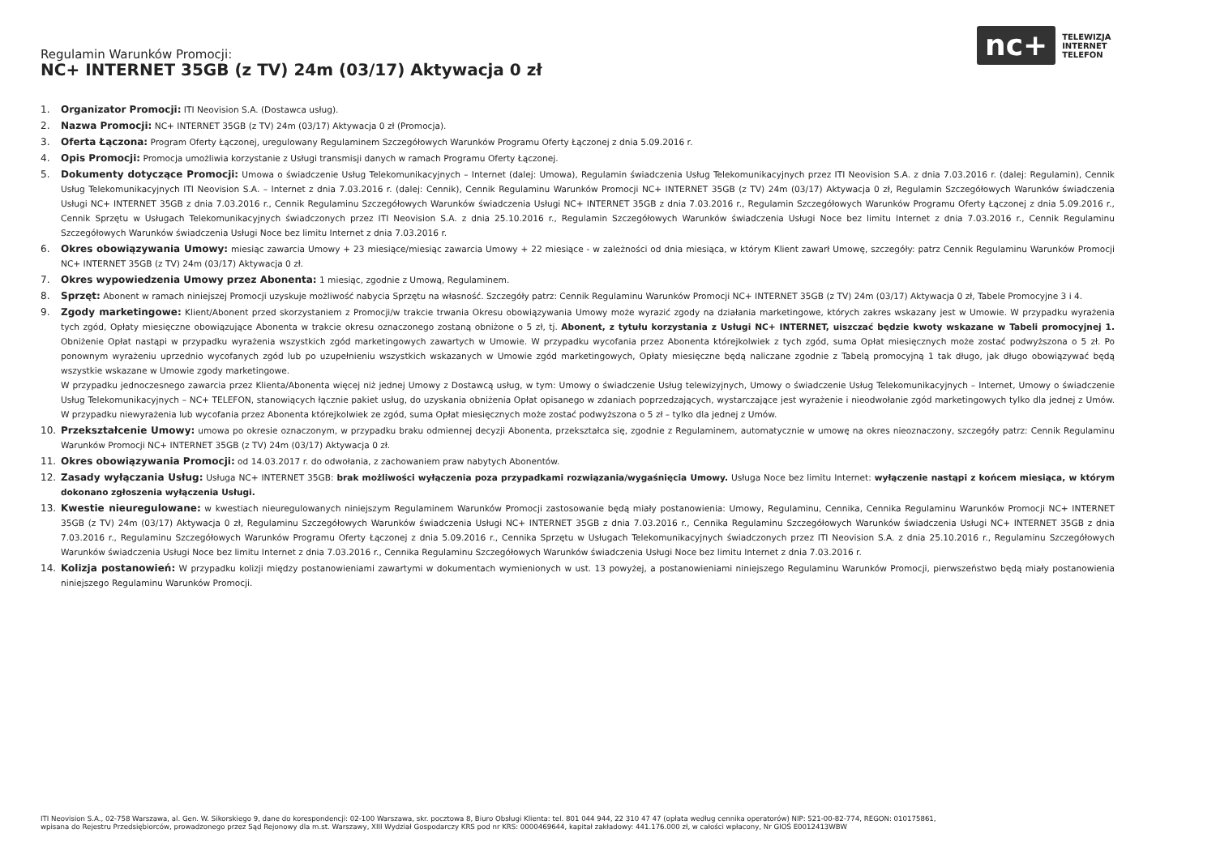Regulamin Warunków Promocji:
NC+ INTERNET 35GB (z TV) 24m (03/17) Aktywacja 0 zł
nc+
TELEWIZJA
INTERNET
TELEFON
1. Organizator Promocji: ITI Neovision S.A. (Dostawca usług).
2. Nazwa Promocji: NC+ INTERNET 35GB (z TV) 24m (03/17) Aktywacja 0 zł (Promocja).
3. Oferta Łączona: Program Oferty Łączonej, uregulowany Regulaminem Szczegółowych Warunków Programu Oferty Łączonej z dnia 5.09.2016 r.
4. Opis Promocji: Promocja umożliwia korzystanie z Usługi transmisji danych w ramach Programu Oferty Łączonej.
5. Dokumenty dotyczące Promocji: Umowa o świadczenie Usług Telekomunikacyjnych – Internet (dalej: Umowa), Regulamin świadczenia Usług Telekomunikacyjnych przez ITI Neovision S.A. z dnia 7.03.2016 r. (dalej: Regulamin), Cennik Usług Telekomunikacyjnych ITI Neovision S.A. – Internet z dnia 7.03.2016 r. (dalej: Cennik), Cennik Regulaminu Warunków Promocji NC+ INTERNET 35GB (z TV) 24m (03/17) Aktywacja 0 zł, Regulamin Szczegółowych Warunków świadczenia Usługi NC+ INTERNET 35GB z dnia 7.03.2016 r., Cennik Regulaminu Szczegółowych Warunków świadczenia Usługi NC+ INTERNET 35GB z dnia 7.03.2016 r., Regulamin Szczegółowych Warunków Programu Oferty Łączonej z dnia 5.09.2016 r., Cennik Sprzętu w Usługach Telekomunikacyjnych świadczonych przez ITI Neovision S.A. z dnia 25.10.2016 r., Regulamin Szczegółowych Warunków świadczenia Usługi Noce bez limitu Internet z dnia 7.03.2016 r., Cennik Regulaminu Szczegółowych Warunków świadczenia Usługi Noce bez limitu Internet z dnia 7.03.2016 r.
6. Okres obowiązywania Umowy: miesiąc zawarcia Umowy + 23 miesiące/miesiąc zawarcia Umowy + 22 miesiące - w zależności od dnia miesiąca, w którym Klient zawarł Umowę, szczegóły: patrz Cennik Regulaminu Warunków Promocji NC+ INTERNET 35GB (z TV) 24m (03/17) Aktywacja 0 zł.
7. Okres wypowiedzenia Umowy przez Abonenta: 1 miesiąc, zgodnie z Umową, Regulaminem.
8. Sprzęt: Abonent w ramach niniejszej Promocji uzyskuje możliwość nabycia Sprzętu na własność. Szczegóły patrz: Cennik Regulaminu Warunków Promocji NC+ INTERNET 35GB (z TV) 24m (03/17) Aktywacja 0 zł, Tabele Promocyjne 3 i 4.
9. Zgody marketingowe: Klient/Abonent przed skorzystaniem z Promocji/w trakcie trwania Okresu obowiązywania Umowy może wyrazić zgody na działania marketingowe, których zakres wskazany jest w Umowie. W przypadku wyrażenia tych zgód, Opłaty miesięczne obowiązujące Abonenta w trakcie okresu oznaczonego zostaną obniżone o 5 zł, tj. Abonent, z tytułu korzystania z Usługi NC+ INTERNET, uiszczać będzie kwoty wskazane w Tabeli promocyjnej 1. Obniżenie Opłat nastąpi w przypadku wyrażenia wszystkich zgód marketingowych zawartych w Umowie. W przypadku wycofania przez Abonenta którejkolwiek z tych zgód, suma Opłat miesięcznych może zostać podwyższona o 5 zł. Po ponownym wyrażeniu uprzednio wycofanych zgód lub po uzupełnieniu wszystkich wskazanych w Umowie zgód marketingowych, Opłaty miesięczne będą naliczane zgodnie z Tabelą promocyjną 1 tak długo, jak długo obowiązywać będą wszystkie wskazane w Umowie zgody marketingowe.
W przypadku jednoczesnego zawarcia przez Klienta/Abonenta więcej niż jednej Umowy z Dostawcą usług, w tym: Umowy o świadczenie Usług telewizyjnych, Umowy o świadczenie Usług Telekomunikacyjnych – Internet, Umowy o świadczenie Usług Telekomunikacyjnych – NC+ TELEFON, stanowiących łącznie pakiet usług, do uzyskania obniżenia Opłat opisanego w zdaniach poprzedzających, wystarczające jest wyrażenie i nieodwołanie zgód marketingowych tylko dla jednej z Umów. W przypadku niewyrażenia lub wycofania przez Abonenta którejkolwiek ze zgód, suma Opłat miesięcznych może zostać podwyższona o 5 zł – tylko dla jednej z Umów.
10. Przekształcenie Umowy: umowa po okresie oznaczonym, w przypadku braku odmiennej decyzji Abonenta, przekształca się, zgodnie z Regulaminem, automatycznie w umowę na okres nieoznaczony, szczegóły patrz: Cennik Regulaminu Warunków Promocji NC+ INTERNET 35GB (z TV) 24m (03/17) Aktywacja 0 zł.
11. Okres obowiązywania Promocji: od 14.03.2017 r. do odwołania, z zachowaniem praw nabytych Abonentów.
12. Zasady wyłączania Usług: Usługa NC+ INTERNET 35GB: brak możliwości wyłączenia poza przypadkami rozwiązania/wygaśnięcia Umowy. Usługa Noce bez limitu Internet: wyłączenie nastąpi z końcem miesiąca, w którym dokonano zgłoszenia wyłączenia Usługi.
13. Kwestie nieuregulowane: w kwestiach nieuregulowanych niniejszym Regulaminem Warunków Promocji zastosowanie będą miały postanowienia: Umowy, Regulaminu, Cennika, Cennika Regulaminu Warunków Promocji NC+ INTERNET 35GB (z TV) 24m (03/17) Aktywacja 0 zł, Regulaminu Szczegółowych Warunków świadczenia Usługi NC+ INTERNET 35GB z dnia 7.03.2016 r., Cennika Regulaminu Szczegółowych Warunków świadczenia Usługi NC+ INTERNET 35GB z dnia 7.03.2016 r., Regulaminu Szczegółowych Warunków Programu Oferty Łączonej z dnia 5.09.2016 r., Cennika Sprzętu w Usługach Telekomunikacyjnych świadczonych przez ITI Neovision S.A. z dnia 25.10.2016 r., Regulaminu Szczegółowych Warunków świadczenia Usługi Noce bez limitu Internet z dnia 7.03.2016 r., Cennika Regulaminu Szczegółowych Warunków świadczenia Usługi Noce bez limitu Internet z dnia 7.03.2016 r.
14. Kolizja postanowień: W przypadku kolizji między postanowieniami zawartymi w dokumentach wymienionych w ust. 13 powyżej, a postanowieniami niniejszego Regulaminu Warunków Promocji, pierwszeństwo będą miały postanowienia niniejszego Regulaminu Warunków Promocji.
ITI Neovision S.A., 02-758 Warszawa, al. Gen. W. Sikorskiego 9, dane do korespondencji: 02-100 Warszawa, skr. pocztowa 8, Biuro Obsługi Klienta: tel. 801 044 944, 22 310 47 47 (opłata według cennika operatorów) NIP: 521-00-82-774, REGON: 010175861,
wpisana do Rejestru Przedsiębiorców, prowadzonego przez Sąd Rejonowy dla m.st. Warszawy, XIII Wydział Gospodarczy KRS pod nr KRS: 0000469644, kapitał zakładowy: 441.176.000 zł, w całości wpłacony, Nr GIOŚ E0012413WBW